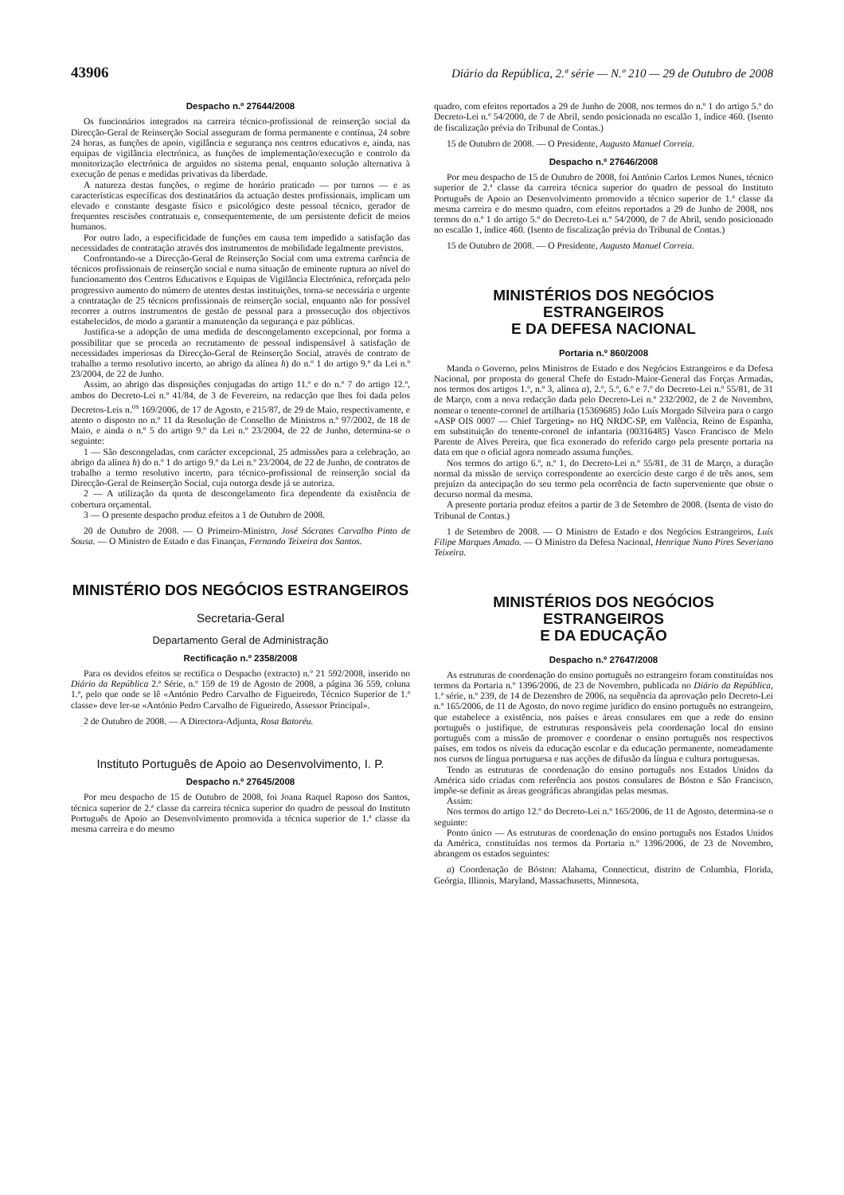43906 Diário da República, 2.ª série — N.º 210 — 29 de Outubro de 2008
Despacho n.º 27644/2008
Os funcionários integrados na carreira técnico-profissional de reinserção social da Direcção-Geral de Reinserção Social asseguram de forma permanente e contínua, 24 sobre 24 horas, as funções de apoio, vigilância e segurança nos centros educativos e, ainda, nas equipas de vigilância electrónica, as funções de implementação/execução e controlo da monitorização electrónica de arguidos no sistema penal, enquanto solução alternativa à execução de penas e medidas privativas da liberdade.
A natureza destas funções, o regime de horário praticado — por turnos — e as características específicas dos destinatários da actuação destes profissionais, implicam um elevado e constante desgaste físico e psicológico deste pessoal técnico, gerador de frequentes rescisões contratuais e, consequentemente, de um persistente deficit de meios humanos.
Por outro lado, a especificidade de funções em causa tem impedido a satisfação das necessidades de contratação através dos instrumentos de mobilidade legalmente previstos.
Confrontando-se a Direcção-Geral de Reinserção Social com uma extrema carência de técnicos profissionais de reinserção social e numa situação de eminente ruptura ao nível do funcionamento dos Centros Educativos e Equipas de Vigilância Electrónica, reforçada pelo progressivo aumento do número de utentes destas instituições, torna-se necessária e urgente a contratação de 25 técnicos profissionais de reinserção social, enquanto não for possível recorrer a outros instrumentos de gestão de pessoal para a prossecução dos objectivos estabelecidos, de modo a garantir a manutenção da segurança e paz públicas.
Justifica-se a adopção de uma medida de descongelamento excepcional, por forma a possibilitar que se proceda ao recrutamento de pessoal indispensável à satisfação de necessidades imperiosas da Direcção-Geral de Reinserção Social, através de contrato de trabalho a termo resolutivo incerto, ao abrigo da alínea h) do n.º 1 do artigo 9.º da Lei n.º 23/2004, de 22 de Junho.
Assim, ao abrigo das disposições conjugadas do artigo 11.º e do n.º 7 do artigo 12.º, ambos do Decreto-Lei n.º 41/84, de 3 de Fevereiro, na redacção que lhes foi dada pelos Decretos-Leis n.<sup>os</sup> 169/2006, de 17 de Agosto, e 215/87, de 29 de Maio, respectivamente, e atento o disposto no n.º 11 da Resolução de Conselho de Ministros n.º 97/2002, de 18 de Maio, e ainda o n.º 5 do artigo 9.º da Lei n.º 23/2004, de 22 de Junho, determina-se o seguinte:
1 — São descongeladas, com carácter excepcional, 25 admissões para a celebração, ao abrigo da alínea h) do n.º 1 do artigo 9.º da Lei n.º 23/2004, de 22 de Junho, de contratos de trabalho a termo resolutivo incerto, para técnico-profissional de reinserção social da Direcção-Geral de Reinserção Social, cuja outorga desde já se autoriza.
2 — A utilização da quota de descongelamento fica dependente da existência de cobertura orçamental.
3 — O presente despacho produz efeitos a 1 de Outubro de 2008.
20 de Outubro de 2008. — O Primeiro-Ministro, José Sócrates Carvalho Pinto de Sousa. — O Ministro de Estado e das Finanças, Fernando Teixeira dos Santos.
MINISTÉRIO DOS NEGÓCIOS ESTRANGEIROS
Secretaria-Geral
Departamento Geral de Administração
Rectificação n.º 2358/2008
Para os devidos efeitos se rectifica o Despacho (extracto) n.º 21 592/2008, inserido no Diário da República 2.ª Série, n.º 159 de 19 de Agosto de 2008, a página 36 559, coluna 1.ª, pelo que onde se lê «António Pedro Carvalho de Figueiredo, Técnico Superior de 1.ª classe» deve ler-se «António Pedro Carvalho de Figueiredo, Assessor Principal».
2 de Outubro de 2008. — A Directora-Adjunta, Rosa Batoréu.
Instituto Português de Apoio ao Desenvolvimento, I. P.
Despacho n.º 27645/2008
Por meu despacho de 15 de Outubro de 2008, foi Joana Raquel Raposo dos Santos, técnica superior de 2.ª classe da carreira técnica superior do quadro de pessoal do Instituto Português de Apoio ao Desenvolvimento promovida a técnica superior de 1.ª classe da mesma carreira e do mesmo
quadro, com efeitos reportados a 29 de Junho de 2008, nos termos do n.º 1 do artigo 5.º do Decreto-Lei n.º 54/2000, de 7 de Abril, sendo posicionada no escalão 1, índice 460. (Isento de fiscalização prévia do Tribunal de Contas.)
15 de Outubro de 2008. — O Presidente, Augusto Manuel Correia.
Despacho n.º 27646/2008
Por meu despacho de 15 de Outubro de 2008, foi António Carlos Lemos Nunes, técnico superior de 2.ª classe da carreira técnica superior do quadro de pessoal do Instituto Português de Apoio ao Desenvolvimento promovido a técnico superior de 1.ª classe da mesma carreira e do mesmo quadro, com efeitos reportados a 29 de Junho de 2008, nos termos do n.º 1 do artigo 5.º do Decreto-Lei n.º 54/2000, de 7 de Abril, sendo posicionado no escalão 1, índice 460. (Isento de fiscalização prévia do Tribunal de Contas.)
15 de Outubro de 2008. — O Presidente, Augusto Manuel Correia.
MINISTÉRIOS DOS NEGÓCIOS ESTRANGEIROS
E DA DEFESA NACIONAL
Portaria n.º 860/2008
Manda o Governo, pelos Ministros de Estado e dos Negócios Estrangeiros e da Defesa Nacional, por proposta do general Chefe do Estado-Maior-General das Forças Armadas, nos termos dos artigos 1.º, n.º 3, alínea a), 2.º, 5.º, 6.º e 7.º do Decreto-Lei n.º 55/81, de 31 de Março, com a nova redacção dada pelo Decreto-Lei n.º 232/2002, de 2 de Novembro, nomear o tenente-coronel de artilharia (15369685) João Luís Morgado Silveira para o cargo «ASP OIS 0007 — Chief Targeting» no HQ NRDC-SP, em Valência, Reino de Espanha, em substituição do tenente-coronel de infantaria (00316485) Vasco Francisco de Melo Parente de Alves Pereira, que fica exonerado do referido cargo pela presente portaria na data em que o oficial agora nomeado assuma funções.
Nos termos do artigo 6.º, n.º 1, do Decreto-Lei n.º 55/81, de 31 de Março, a duração normal da missão de serviço correspondente ao exercício deste cargo é de três anos, sem prejuízo da antecipação do seu termo pela ocorrência de facto superveniente que obste o decurso normal da mesma.
A presente portaria produz efeitos a partir de 3 de Setembro de 2008. (Isenta de visto do Tribunal de Contas.)
1 de Setembro de 2008. — O Ministro de Estado e dos Negócios Estrangeiros, Luís Filipe Marques Amado. — O Ministro da Defesa Nacional, Henrique Nuno Pires Severiano Teixeira.
MINISTÉRIOS DOS NEGÓCIOS ESTRANGEIROS
E DA EDUCAÇÃO
Despacho n.º 27647/2008
As estruturas de coordenação do ensino português no estrangeiro foram constituídas nos termos da Portaria n.º 1396/2006, de 23 de Novembro, publicada no Diário da República, 1.ª série, n.º 239, de 14 de Dezembro de 2006, na sequência da aprovação pelo Decreto-Lei n.º 165/2006, de 11 de Agosto, do novo regime jurídico do ensino português no estrangeiro, que estabelece a existência, nos países e áreas consulares em que a rede do ensino português o justifique, de estruturas responsáveis pela coordenação local do ensino português com a missão de promover e coordenar o ensino português nos respectivos países, em todos os níveis da educação escolar e da educação permanente, nomeadamente nos cursos de língua portuguesa e nas acções de difusão da língua e cultura portuguesas.
Tendo as estruturas de coordenação do ensino português nos Estados Unidos da América sido criadas com referência aos postos consulares de Bóston e São Francisco, impõe-se definir as áreas geográficas abrangidas pelas mesmas.
Assim:
Nos termos do artigo 12.º do Decreto-Lei n.º 165/2006, de 11 de Agosto, determina-se o seguinte:
Ponto único — As estruturas de coordenação do ensino português nos Estados Unidos da América, constituídas nos termos da Portaria n.º 1396/2006, de 23 de Novembro, abrangem os estados seguintes:
a) Coordenação de Bóston: Alabama, Connecticut, distrito de Columbia, Florida, Geórgia, Illinois, Maryland, Massachusetts, Minnesota,